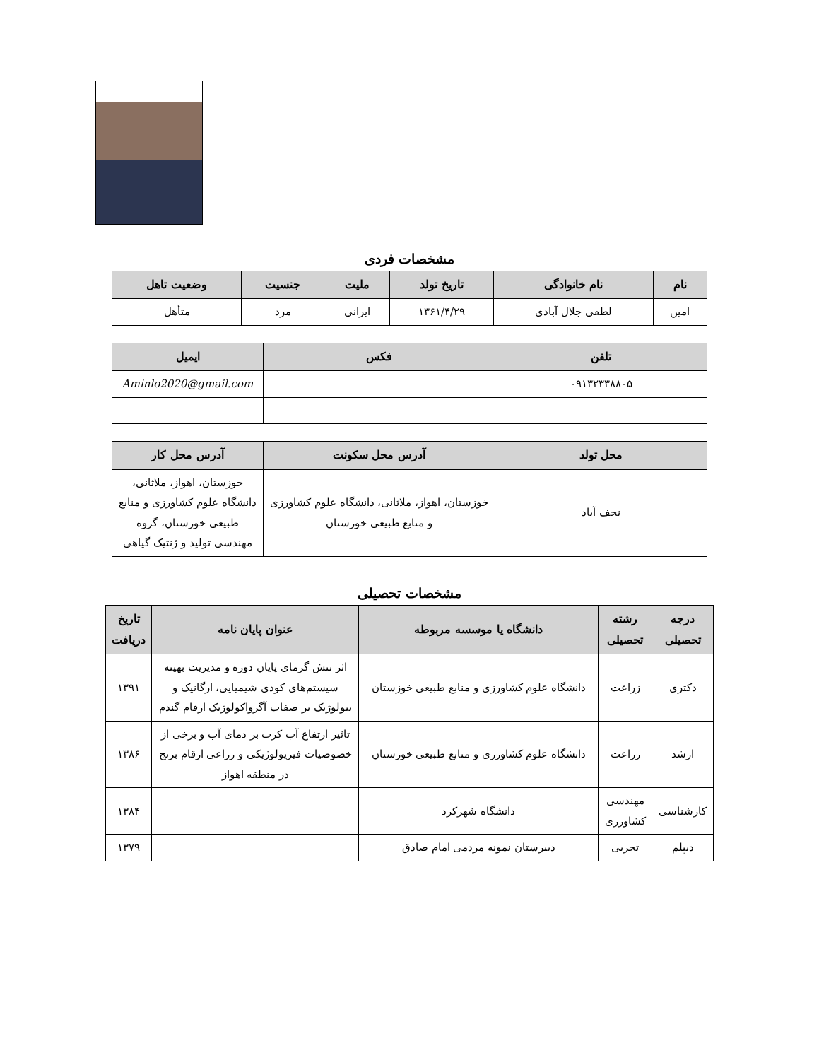مشخصات فردی
| نام | نام خانوادگی | تاریخ تولد | ملیت | جنسیت | وضعیت تاهل |
| --- | --- | --- | --- | --- | --- |
| امین | لطفی جلال آبادی | ۱۳۶۱/۴/۲۹ | ایرانی | مرد | متأهل |
| تلفن | فکس | ایمیل |
| --- | --- | --- |
| ۰۹۱۳۲۳۳۸۸۰۵ | | Aminlo2020@gmail.com |
| محل تولد | آدرس محل سکونت | آدرس محل کار |
| --- | --- | --- |
| نجف آباد | خوزستان، اهواز، ملاثانی، دانشگاه علوم کشاورزی و منابع طبیعی خوزستان | خوزستان، اهواز، ملاثانی، دانشگاه علوم کشاورزی و منابع طبیعی خوزستان، گروه مهندسی تولید و ژنتیک گیاهی |
مشخصات تحصیلی
| درجه تحصیلی | رشته تحصیلی | دانشگاه یا موسسه مربوطه | عنوان پایان نامه | تاریخ دریافت |
| --- | --- | --- | --- | --- |
| دکتری | زراعت | دانشگاه علوم کشاورزی و منابع طبیعی خوزستان | اثر تنش گرمای پایان دوره و مدیریت بهینه سیستم‌های کودی شیمیایی، ارگانیک و بیولوژیک بر صفات آگرواکولوژیک ارقام گندم | ۱۳۹۱ |
| ارشد | زراعت | دانشگاه علوم کشاورزی و منابع طبیعی خوزستان | تاثیر ارتفاع آب کرت بر دمای آب و برخی از خصوصیات فیزیولوژیکی و زراعی ارقام برنج در منطقه اهواز | ۱۳۸۶ |
| کارشناسی | مهندسی کشاورزی | دانشگاه شهرکرد | | ۱۳۸۴ |
| دیپلم | تجربی | دبیرستان نمونه مردمی امام صادق | | ۱۳۷۹ |